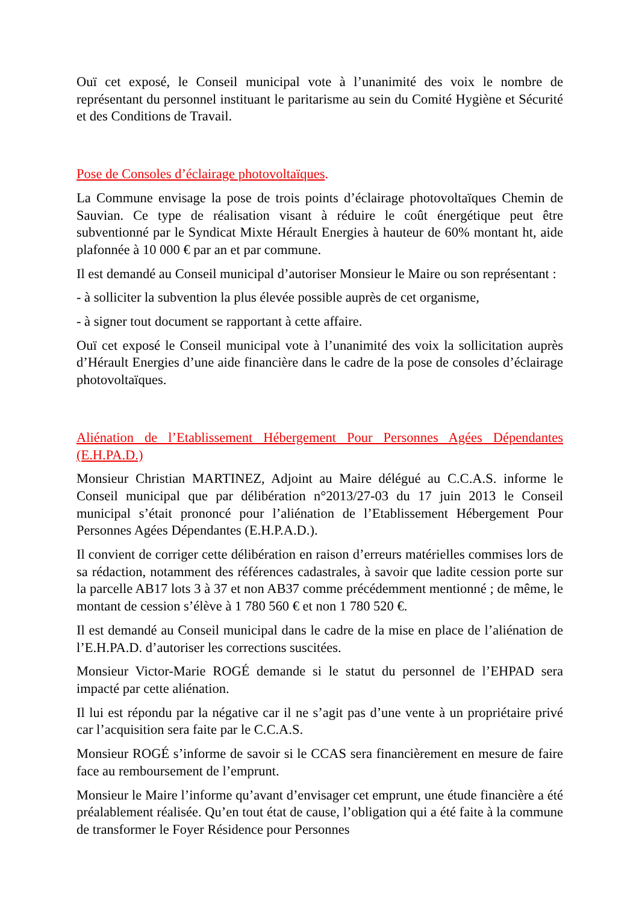Ouï cet exposé, le Conseil municipal vote à l’unanimité des voix le nombre de représentant du personnel instituant le paritarisme au sein du Comité Hygiène et Sécurité et des Conditions de Travail.
Pose de Consoles d’éclairage photovoltaïques.
La Commune envisage la pose de trois points d’éclairage photovoltaïques Chemin de Sauvian. Ce type de réalisation visant à réduire le coût énergétique peut être subventionné par le Syndicat Mixte Hérault Energies à hauteur de 60% montant ht, aide plafonnée à 10 000 € par an et par commune.
Il est demandé au Conseil municipal d’autoriser Monsieur le Maire ou son représentant :
- à solliciter la subvention la plus élevée possible auprès de cet organisme,
- à signer tout document se rapportant à cette affaire.
Ouï cet exposé le Conseil municipal vote à l’unanimité des voix la sollicitation auprès d’Hérault Energies d’une aide financière dans le cadre de la pose de consoles d’éclairage photovoltaïques.
Aliénation de l’Etablissement Hébergement Pour Personnes Agées Dépendantes (E.H.PA.D.)
Monsieur Christian MARTINEZ, Adjoint au Maire délégué au C.C.A.S. informe le Conseil municipal que par délibération n°2013/27-03 du 17 juin 2013 le Conseil municipal s’était prononcé pour l’aliénation de l’Etablissement Hébergement Pour Personnes Agées Dépendantes (E.H.P.A.D.).
Il convient de corriger cette délibération en raison d’erreurs matérielles commises lors de sa rédaction, notamment des références cadastrales, à savoir que ladite cession porte sur la parcelle AB17 lots 3 à 37 et non AB37 comme précédemment mentionné ; de même, le montant de cession s’élève à 1 780 560 € et non 1 780 520 €.
Il est demandé au Conseil municipal dans le cadre de la mise en place de l’aliénation de l’E.H.PA.D. d’autoriser les corrections suscitées.
Monsieur Victor-Marie ROGÉ demande si le statut du personnel de l’EHPAD sera impacté par cette aliénation.
Il lui est répondu par la négative car il ne s’agit pas d’une vente à un propriétaire privé car l’acquisition sera faite par le C.C.A.S.
Monsieur ROGÉ s’informe de savoir si le CCAS sera financièrement en mesure de faire face au remboursement de l’emprunt.
Monsieur le Maire l’informe qu’avant d’envisager cet emprunt, une étude financière a été préalablement réalisée. Qu’en tout état de cause, l’obligation qui a été faite à la commune de transformer le Foyer Résidence pour Personnes